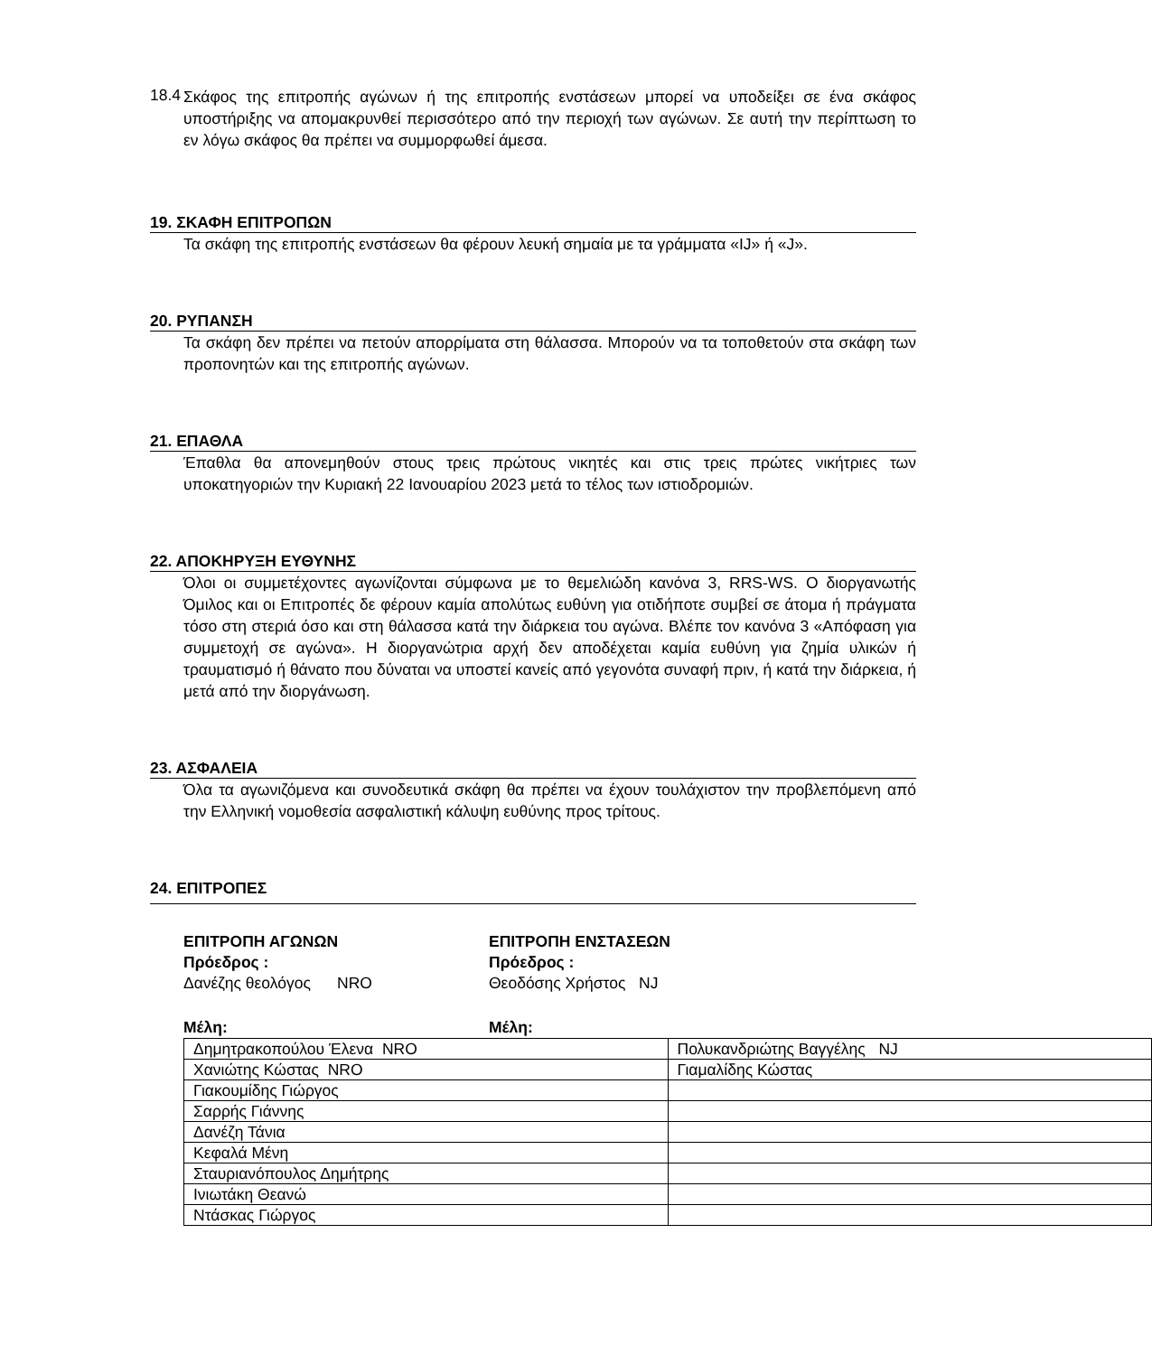18.4
Σκάφος της επιτροπής αγώνων ή της επιτροπής ενστάσεων μπορεί να υποδείξει σε ένα σκάφος υποστήριξης να απομακρυνθεί περισσότερο από την περιοχή των αγώνων. Σε αυτή την περίπτωση το εν λόγω σκάφος θα πρέπει να συμμορφωθεί άμεσα.
19. ΣΚΑΦΗ ΕΠΙΤΡΟΠΩΝ
Τα σκάφη της επιτροπής ενστάσεων θα φέρουν λευκή σημαία με τα γράμματα «IJ» ή «J».
20. ΡΥΠΑΝΣΗ
Τα σκάφη δεν πρέπει να πετούν απορρίματα στη θάλασσα. Μπορούν να τα τοποθετούν στα σκάφη των προπονητών και της επιτροπής αγώνων.
21. ΕΠΑΘΛΑ
Έπαθλα θα απονεμηθούν στους τρεις πρώτους νικητές και στις τρεις πρώτες νικήτριες των υποκατηγοριών την Κυριακή 22 Ιανουαρίου 2023 μετά το τέλος των ιστιοδρομιών.
22. ΑΠΟΚΗΡΥΞΗ ΕΥΘΥΝΗΣ
Όλοι οι συμμετέχοντες αγωνίζονται σύμφωνα με το θεμελιώδη κανόνα 3, RRS-WS. Ο διοργανωτής Όμιλος και οι Επιτροπές δε φέρουν καμία απολύτως ευθύνη για οτιδήποτε συμβεί σε άτομα ή πράγματα τόσο στη στεριά όσο και στη θάλασσα κατά την διάρκεια του αγώνα. Βλέπε τον κανόνα 3 «Απόφαση για συμμετοχή σε αγώνα». Η διοργανώτρια αρχή δεν αποδέχεται καμία ευθύνη για ζημία υλικών ή τραυματισμό ή θάνατο που δύναται να υποστεί κανείς από γεγονότα συναφή πριν, ή κατά την διάρκεια, ή μετά από την διοργάνωση.
23. ΑΣΦΑΛΕΙΑ
Όλα τα αγωνιζόμενα και συνοδευτικά σκάφη θα πρέπει να έχουν τουλάχιστον την προβλεπόμενη από την Ελληνική νομοθεσία ασφαλιστική κάλυψη ευθύνης προς τρίτους.
24. ΕΠΙΤΡΟΠΕΣ
ΕΠΙΤΡΟΠΗ ΑΓΩΝΩΝ
Πρόεδρος :
Δανέζης θεολόγος NRO
ΕΠΙΤΡΟΠΗ ΕΝΣΤΑΣΕΩΝ
Πρόεδρος :
Θεοδόσης Χρήστος NJ
Μέλη: Μέλη:
| Δημητρακοπούλου Έλενα NRO | Πολυκανδριώτης Βαγγέλης NJ |
| Χανιώτης Κώστας NRO | Γιαμαλίδης Κώστας |
| Γιακουμίδης Γιώργος | |
| Σαρρής Γιάννης | |
| Δανέζη Τάνια | |
| Κεφαλά Μένη | |
| Σταυριανόπουλος Δημήτρης | |
| Ινιωτάκη Θεανώ | |
| Ντάσκας Γιώργος | |